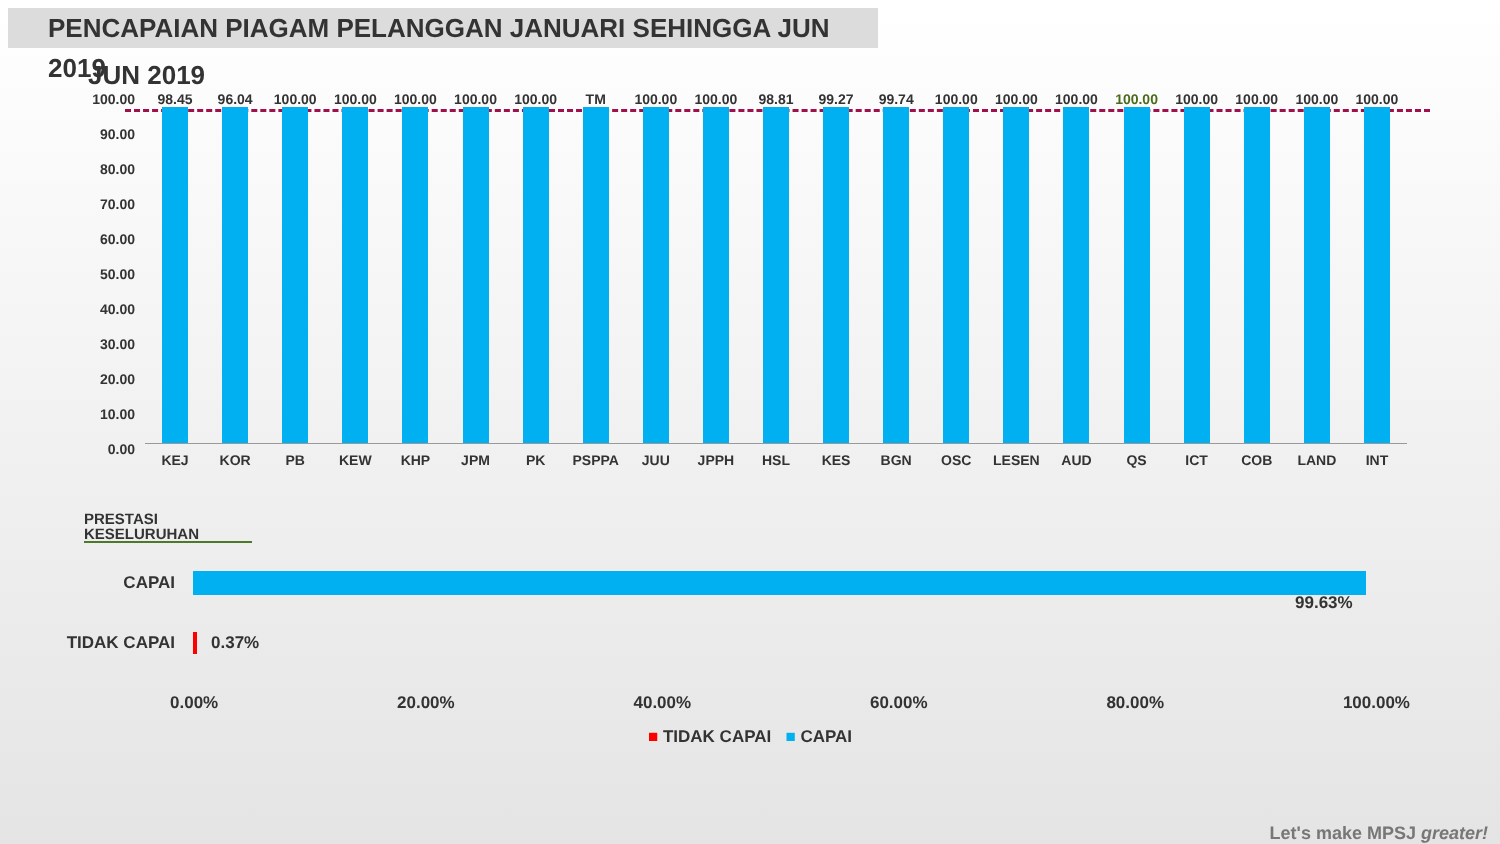PENCAPAIAN PIAGAM PELANGGAN JANUARI SEHINGGA JUN 2019
JUN 2019
100.00
90.00
80.00
70.00
60.00
50.00
40.00
30.00
20.00
10.00
0.00
98.45
KEJ
96.04
KOR
100.00
PB
100.00
KEW
100.00
KHP
100.00
JPM
100.00
PK
TM
PSPPA
100.00
JUU
100.00
JPPH
98.81
HSL
99.27
KES
99.74
BGN
100.00
OSC
100.00
LESEN
100.00
AUD
100.00
QS
100.00
ICT
100.00
COB
100.00
LAND
100.00
INT
PRESTASI KESELURUHAN
CAPAI
99.63%
TIDAK CAPAI 0.37%
0.00% 20.00% 40.00% 60.00% 80.00% 100.00%
■ TIDAK CAPAI ■ CAPAI
Let's make MPSJ greater!